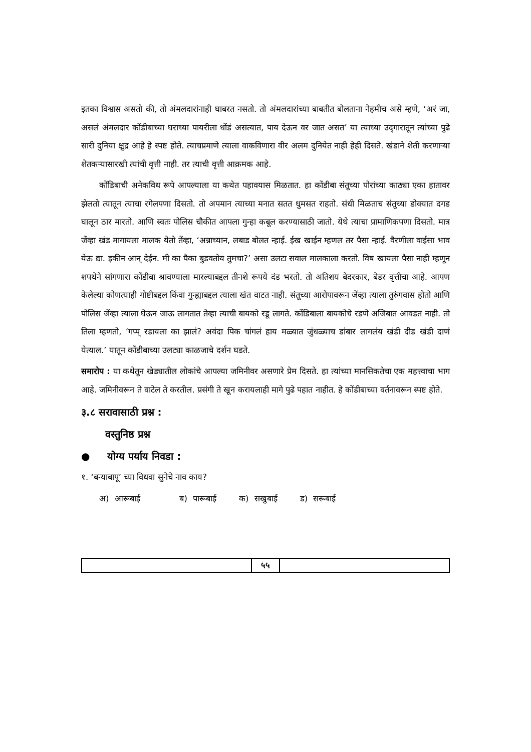इतका विश्वास असतो की, तो अंमलदारांनाही घाबरत नसतो. तो अंमलदारांच्या बाबतीत बोलताना नेहमीच असे म्हणे, ‘अरं जा, असलं अंमलदार कोंडीबाच्या घराच्या पायरीला धोंडं असत्यात, पाय देऊन वर जात असत’ या त्याच्या उद्‍गारातून त्यांच्या पुढे सारी दुनिया क्षुद्र आहे हे स्पष्ट होते. त्याचप्रमाणे त्याला वाकविणारा वीर अलम दुनियेत नाही हेही दिसते. खंडाने शेती करणाऱ्या शेतकऱ्यासारखी त्यांची वृत्ती नाही. तर त्याची वृत्ती आक्रमक आहे.
कोंडिबाची अनेकविध रूपे आपल्याला या कथेत पहावयास मिळतात. हा कोंडीबा संतूच्या पोरांच्या काठ्या एका हातावर झेलतो त्यातून त्याचा रगेलपणा दिसतो. तो अपमान त्याच्या मनात सतत धुमसत राहतो. संधी मिळताच संतूच्या डोक्यात दगड घालून ठार मारतो. आणि स्वतः पोलिस चौकीत आपला गुन्हा कबूल करण्यासाठी जातो. येथे त्याचा प्रामाणिकपणा दिसतो. मात्र जेंव्हा खंड मागायला मालक येतो तेंव्हा, ‘अन्नाच्यान, लबाड बोलत न्हाई. ईख खाईन म्हणल तर पैसा न्हाई. वैरणीला वाईसा भाव येऊ द्या. इकीन आन् देईन. मी का पैका बुडवतोय तुमचा?’ असा उलटा सवाल मालकाला करतो. विष खायला पैसा नाही म्हणून शपथेने सांगणारा कोंडीबा श्रावण्याला मारल्याबद्दल तीनशे रूपये दंड भरतो. तो अतिशय बेदरकार, बेडर वृत्तीचा आहे. आपण केलेल्या कोणत्याही गोष्टीबद्दल किंवा गुन्ह्याबद्दल त्याला खंत वाटत नाही. संतूच्या आरोपावरून जेंव्हा त्याला तुरुंगवास होतो आणि पोलिस जेंव्हा त्याला घेऊन जाऊ लागतात तेव्हा त्याची बायको रडू लागते. कोंडिबाला बायकोचे रडणे अजिबात आवडत नाही. तो तिला म्हणतो, ‘गप्प् रडायला का झालं? अवंदा पिक चांगलं हाय मळ्यात जुंधळ्याच डांबार लागलंय खंडी दीड खंडी दाणं येत्याल.’ यातून कोंडीबाच्या उलट्या काळजाचे दर्शन घडते.
समारोप : या कथेतून खेड्यातील लोकांचे आपल्या जमिनीवर असणारे प्रेम दिसते. हा त्यांच्या मानसिकतेचा एक महत्त्वाचा भाग आहे. जमिनीवरून ते वाटेल ते करतील. प्रसंगी ते खून करायलाही मागे पुढे पहात नाहीत. हे कोंडीबाच्या वर्तनावरून स्पष्ट होते.
३.८ सरावासाठी प्रश्न :
वस्तुनिष्ठ प्रश्न
● योग्य पर्याय निवडा :
१. ‘बन्याबापू’ च्या विधवा सुनेचे नाव काय?
अ) आरूबाई ब) पारूबाई क) सखुबाई ड) सरूबाई
५५